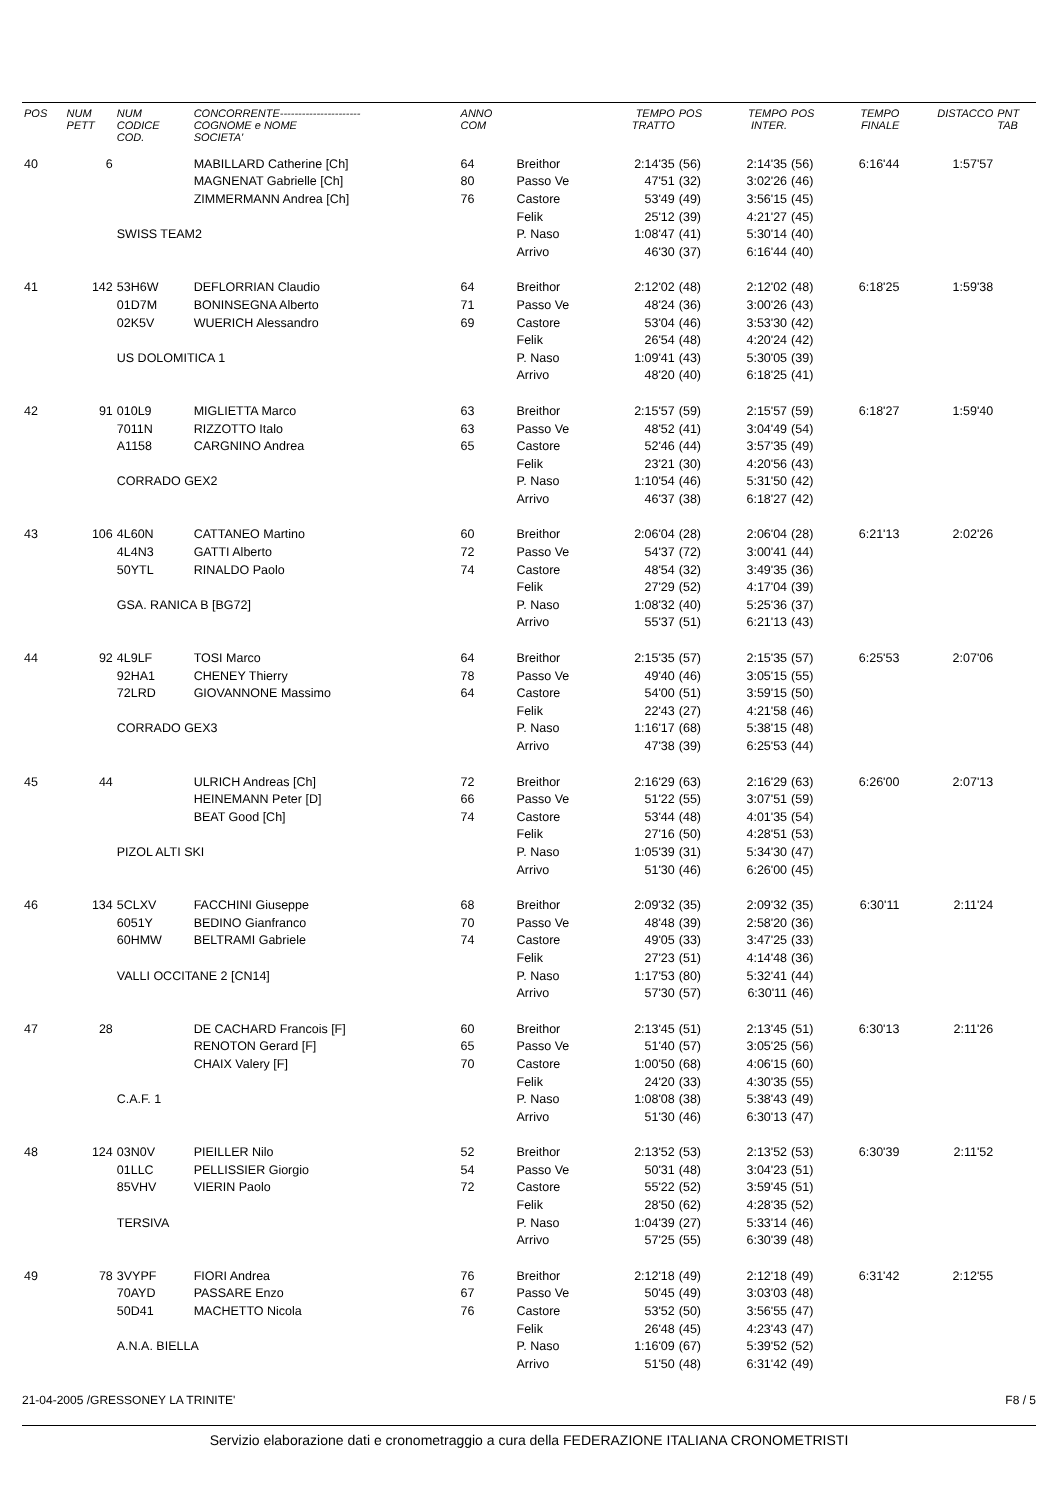| POS | NUM PETT | NUM CODICE COD. | CONCORRENTE---------------------- COGNOME e NOME SOCIETA' | ANNO COM | | TEMPO TRATTO | POS | TEMPO INTER. | POS | TEMPO FINALE | DISTACCO | PNT TAB |
| --- | --- | --- | --- | --- | --- | --- | --- | --- | --- | --- | --- | --- |
| 40 | 6 | | MABILLARD Catherine [Ch] | 64 | Breithor | 2:14'35 | (56) | 2:14'35 | (56) | 6:16'44 | 1:57'57 | |
| | | | MAGNENAT Gabrielle [Ch] | 80 | Passo Ve | 47'51 | (32) | 3:02'26 | (46) | | | |
| | | | ZIMMERMANN Andrea [Ch] | 76 | Castore | 53'49 | (49) | 3:56'15 | (45) | | | |
| | | | | | Felik | 25'12 | (39) | 4:21'27 | (45) | | | |
| | | SWISS TEAM2 | | | P. Naso | 1:08'47 | (41) | 5:30'14 | (40) | | | |
| | | | | | Arrivo | 46'30 | (37) | 6:16'44 | (40) | | | |
| 41 | 142 | 53H6W | DEFLORRIAN Claudio | 64 | Breithor | 2:12'02 | (48) | 2:12'02 | (48) | 6:18'25 | 1:59'38 | |
| | | 01D7M | BONINSEGNA Alberto | 71 | Passo Ve | 48'24 | (36) | 3:00'26 | (43) | | | |
| | | 02K5V | WUERICH Alessandro | 69 | Castore | 53'04 | (46) | 3:53'30 | (42) | | | |
| | | | | | Felik | 26'54 | (48) | 4:20'24 | (42) | | | |
| | | US DOLOMITICA 1 | | | P. Naso | 1:09'41 | (43) | 5:30'05 | (39) | | | |
| | | | | | Arrivo | 48'20 | (40) | 6:18'25 | (41) | | | |
| 42 | 91 | 010L9 | MIGLIETTA Marco | 63 | Breithor | 2:15'57 | (59) | 2:15'57 | (59) | 6:18'27 | 1:59'40 | |
| | | 7011N | RIZZOTTO Italo | 63 | Passo Ve | 48'52 | (41) | 3:04'49 | (54) | | | |
| | | A1158 | CARGNINO Andrea | 65 | Castore | 52'46 | (44) | 3:57'35 | (49) | | | |
| | | | | | Felik | 23'21 | (30) | 4:20'56 | (43) | | | |
| | | CORRADO GEX2 | | | P. Naso | 1:10'54 | (46) | 5:31'50 | (42) | | | |
| | | | | | Arrivo | 46'37 | (38) | 6:18'27 | (42) | | | |
| 43 | 106 | 4L60N | CATTANEO Martino | 60 | Breithor | 2:06'04 | (28) | 2:06'04 | (28) | 6:21'13 | 2:02'26 | |
| | | 4L4N3 | GATTI Alberto | 72 | Passo Ve | 54'37 | (72) | 3:00'41 | (44) | | | |
| | | 50YTL | RINALDO Paolo | 74 | Castore | 48'54 | (32) | 3:49'35 | (36) | | | |
| | | | | | Felik | 27'29 | (52) | 4:17'04 | (39) | | | |
| | | GSA. RANICA B [BG72] | | | P. Naso | 1:08'32 | (40) | 5:25'36 | (37) | | | |
| | | | | | Arrivo | 55'37 | (51) | 6:21'13 | (43) | | | |
| 44 | 92 | 4L9LF | TOSI Marco | 64 | Breithor | 2:15'35 | (57) | 2:15'35 | (57) | 6:25'53 | 2:07'06 | |
| | | 92HA1 | CHENEY Thierry | 78 | Passo Ve | 49'40 | (46) | 3:05'15 | (55) | | | |
| | | 72LRD | GIOVANNONE Massimo | 64 | Castore | 54'00 | (51) | 3:59'15 | (50) | | | |
| | | | | | Felik | 22'43 | (27) | 4:21'58 | (46) | | | |
| | | CORRADO GEX3 | | | P. Naso | 1:16'17 | (68) | 5:38'15 | (48) | | | |
| | | | | | Arrivo | 47'38 | (39) | 6:25'53 | (44) | | | |
| 45 | 44 | | ULRICH Andreas [Ch] | 72 | Breithor | 2:16'29 | (63) | 2:16'29 | (63) | 6:26'00 | 2:07'13 | |
| | | | HEINEMANN Peter [D] | 66 | Passo Ve | 51'22 | (55) | 3:07'51 | (59) | | | |
| | | | BEAT Good [Ch] | 74 | Castore | 53'44 | (48) | 4:01'35 | (54) | | | |
| | | | | | Felik | 27'16 | (50) | 4:28'51 | (53) | | | |
| | | PIZOL ALTI SKI | | | P. Naso | 1:05'39 | (31) | 5:34'30 | (47) | | | |
| | | | | | Arrivo | 51'30 | (46) | 6:26'00 | (45) | | | |
| 46 | 134 | 5CLXV | FACCHINI Giuseppe | 68 | Breithor | 2:09'32 | (35) | 2:09'32 | (35) | 6:30'11 | 2:11'24 | |
| | | 6051Y | BEDINO Gianfranco | 70 | Passo Ve | 48'48 | (39) | 2:58'20 | (36) | | | |
| | | 60HMW | BELTRAMI Gabriele | 74 | Castore | 49'05 | (33) | 3:47'25 | (33) | | | |
| | | | | | Felik | 27'23 | (51) | 4:14'48 | (36) | | | |
| | | VALLI OCCITANE 2 [CN14] | | | P. Naso | 1:17'53 | (80) | 5:32'41 | (44) | | | |
| | | | | | Arrivo | 57'30 | (57) | 6:30'11 | (46) | | | |
| 47 | 28 | | DE CACHARD Francois [F] | 60 | Breithor | 2:13'45 | (51) | 2:13'45 | (51) | 6:30'13 | 2:11'26 | |
| | | | RENOTON Gerard [F] | 65 | Passo Ve | 51'40 | (57) | 3:05'25 | (56) | | | |
| | | | CHAIX Valery [F] | 70 | Castore | 1:00'50 | (68) | 4:06'15 | (60) | | | |
| | | | | | Felik | 24'20 | (33) | 4:30'35 | (55) | | | |
| | | C.A.F. 1 | | | P. Naso | 1:08'08 | (38) | 5:38'43 | (49) | | | |
| | | | | | Arrivo | 51'30 | (46) | 6:30'13 | (47) | | | |
| 48 | 124 | 03N0V | PIEILLER Nilo | 52 | Breithor | 2:13'52 | (53) | 2:13'52 | (53) | 6:30'39 | 2:11'52 | |
| | | 01LLC | PELLISSIER Giorgio | 54 | Passo Ve | 50'31 | (48) | 3:04'23 | (51) | | | |
| | | 85VHV | VIERIN Paolo | 72 | Castore | 55'22 | (52) | 3:59'45 | (51) | | | |
| | | | | | Felik | 28'50 | (62) | 4:28'35 | (52) | | | |
| | | TERSIVA | | | P. Naso | 1:04'39 | (27) | 5:33'14 | (46) | | | |
| | | | | | Arrivo | 57'25 | (55) | 6:30'39 | (48) | | | |
| 49 | 78 | 3VYPF | FIORI Andrea | 76 | Breithor | 2:12'18 | (49) | 2:12'18 | (49) | 6:31'42 | 2:12'55 | |
| | | 70AYD | PASSARE Enzo | 67 | Passo Ve | 50'45 | (49) | 3:03'03 | (48) | | | |
| | | 50D41 | MACHETTO Nicola | 76 | Castore | 53'52 | (50) | 3:56'55 | (47) | | | |
| | | | | | Felik | 26'48 | (45) | 4:23'43 | (47) | | | |
| | | A.N.A. BIELLA | | | P. Naso | 1:16'09 | (67) | 5:39'52 | (52) | | | |
| | | | | | Arrivo | 51'50 | (48) | 6:31'42 | (49) | | | |
21-04-2005 /GRESSONEY LA TRINITE' F8 / 5
Servizio elaborazione dati e cronometraggio a cura della FEDERAZIONE ITALIANA CRONOMETRISTI